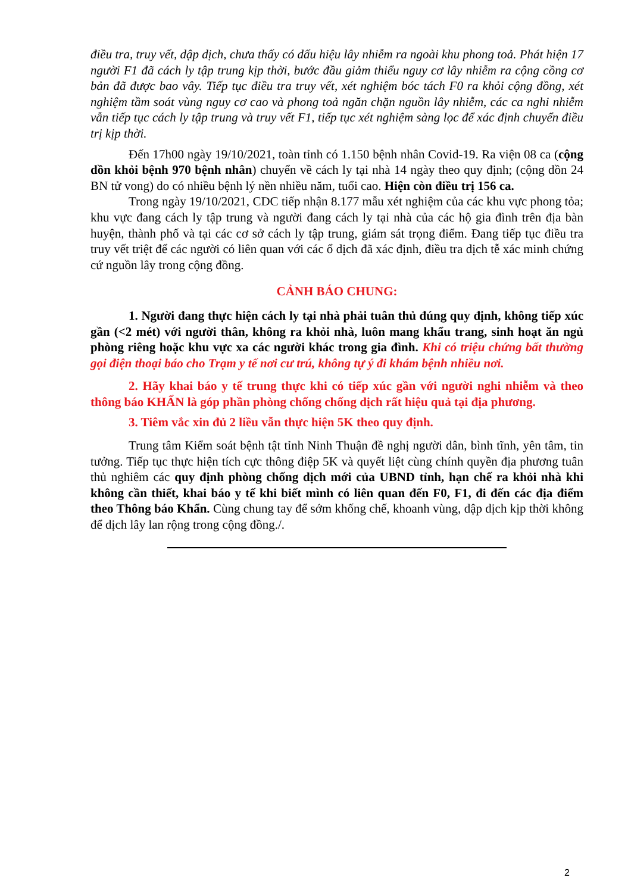điều tra, truy vết, dập dịch, chưa thấy có dấu hiệu lây nhiễm ra ngoài khu phong toả. Phát hiện 17 người F1 đã cách ly tập trung kịp thời, bước đầu giảm thiểu nguy cơ lây nhiễm ra cộng cồng cơ bản đã được bao vây. Tiếp tục điều tra truy vết, xét nghiệm bóc tách F0 ra khỏi cộng đồng, xét nghiệm tầm soát vùng nguy cơ cao và phong toả ngăn chặn nguồn lây nhiễm, các ca nghi nhiễm vẫn tiếp tục cách ly tập trung và truy vết F1, tiếp tục xét nghiệm sàng lọc để xác định chuyển điều trị kịp thời.
Đến 17h00 ngày 19/10/2021, toàn tỉnh có 1.150 bệnh nhân Covid-19. Ra viện 08 ca (cộng dồn khỏi bệnh 970 bệnh nhân) chuyển về cách ly tại nhà 14 ngày theo quy định; (cộng dồn 24 BN tử vong) do có nhiều bệnh lý nền nhiều năm, tuổi cao. Hiện còn điều trị 156 ca.
Trong ngày 19/10/2021, CDC tiếp nhận 8.177 mẫu xét nghiệm của các khu vực phong tỏa; khu vực đang cách ly tập trung và người đang cách ly tại nhà của các hộ gia đình trên địa bàn huyện, thành phố và tại các cơ sở cách ly tập trung, giám sát trọng điểm. Đang tiếp tục điều tra truy vết triệt để các người có liên quan với các ổ dịch đã xác định, điều tra dịch tễ xác minh chứng cứ nguồn lây trong cộng đồng.
CẢNH BÁO CHUNG:
1. Người đang thực hiện cách ly tại nhà phải tuân thủ đúng quy định, không tiếp xúc gần (<2 mét) với người thân, không ra khỏi nhà, luôn mang khẩu trang, sinh hoạt ăn ngủ phòng riêng hoặc khu vực xa các người khác trong gia đình. Khi có triệu chứng bất thường gọi điện thoại báo cho Trạm y tế nơi cư trú, không tự ý đi khám bệnh nhiều nơi.
2. Hãy khai báo y tế trung thực khi có tiếp xúc gần với người nghi nhiễm và theo thông báo KHẨN là góp phần phòng chống chống dịch rất hiệu quả tại địa phương.
3. Tiêm vắc xin đủ 2 liều vẫn thực hiện 5K theo quy định.
Trung tâm Kiểm soát bệnh tật tỉnh Ninh Thuận đề nghị người dân, bình tĩnh, yên tâm, tin tưởng. Tiếp tục thực hiện tích cực thông điệp 5K và quyết liệt cùng chính quyền địa phương tuân thủ nghiêm các quy định phòng chống dịch mới của UBND tỉnh, hạn chế ra khỏi nhà khi không cần thiết, khai báo y tế khi biết mình có liên quan đến F0, F1, đi đến các địa điểm theo Thông báo Khẩn. Cùng chung tay để sớm khống chế, khoanh vùng, dập dịch kịp thời không để dịch lây lan rộng trong cộng đồng./.
2